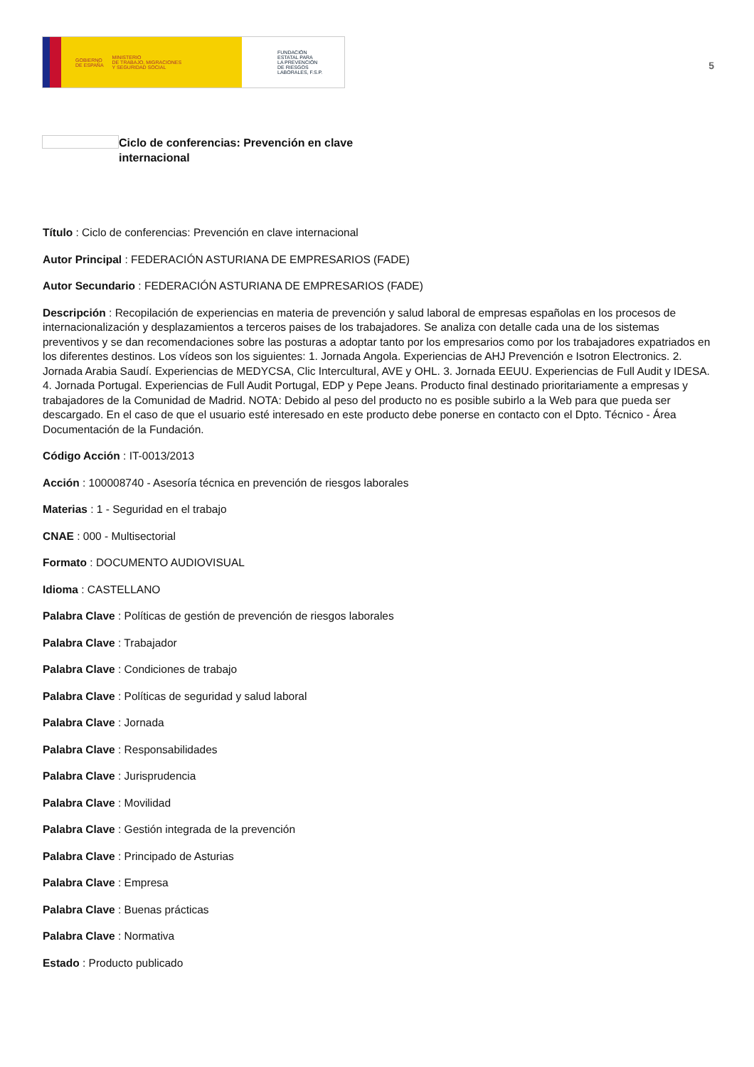GOBIERNO
DE ESPAÑA MINISTERIO
DE TRABAJO, MIGRACIONES
Y SEGURIDAD SOCIAL
FUNDACIÓN
ESTATAL PARA
LA PREVENCIÓN
DE RIESGOS
LABORALES, F.S.P.
5
Ciclo de conferencias: Prevención en clave internacional
Título : Ciclo de conferencias: Prevención en clave internacional
Autor Principal : FEDERACIÓN ASTURIANA DE EMPRESARIOS (FADE)
Autor Secundario : FEDERACIÓN ASTURIANA DE EMPRESARIOS (FADE)
Descripción : Recopilación de experiencias en materia de prevención y salud laboral de empresas españolas en los procesos de internacionalización y desplazamientos a terceros paises de los trabajadores. Se analiza con detalle cada una de los sistemas preventivos y se dan recomendaciones sobre las posturas a adoptar tanto por los empresarios como por los trabajadores expatriados en los diferentes destinos. Los vídeos son los siguientes: 1. Jornada Angola. Experiencias de AHJ Prevención e Isotron Electronics. 2. Jornada Arabia Saudí. Experiencias de MEDYCSA, Clic Intercultural, AVE y OHL. 3. Jornada EEUU. Experiencias de Full Audit y IDESA. 4. Jornada Portugal. Experiencias de Full Audit Portugal, EDP y Pepe Jeans. Producto final destinado prioritariamente a empresas y trabajadores de la Comunidad de Madrid. NOTA: Debido al peso del producto no es posible subirlo a la Web para que pueda ser descargado. En el caso de que el usuario esté interesado en este producto debe ponerse en contacto con el Dpto. Técnico - Área Documentación de la Fundación.
Código Acción : IT-0013/2013
Acción : 100008740 - Asesoría técnica en prevención de riesgos laborales
Materias : 1 - Seguridad en el trabajo
CNAE : 000 - Multisectorial
Formato : DOCUMENTO AUDIOVISUAL
Idioma : CASTELLANO
Palabra Clave : Políticas de gestión de prevención de riesgos laborales
Palabra Clave : Trabajador
Palabra Clave : Condiciones de trabajo
Palabra Clave : Políticas de seguridad y salud laboral
Palabra Clave : Jornada
Palabra Clave : Responsabilidades
Palabra Clave : Jurisprudencia
Palabra Clave : Movilidad
Palabra Clave : Gestión integrada de la prevención
Palabra Clave : Principado de Asturias
Palabra Clave : Empresa
Palabra Clave : Buenas prácticas
Palabra Clave : Normativa
Estado : Producto publicado